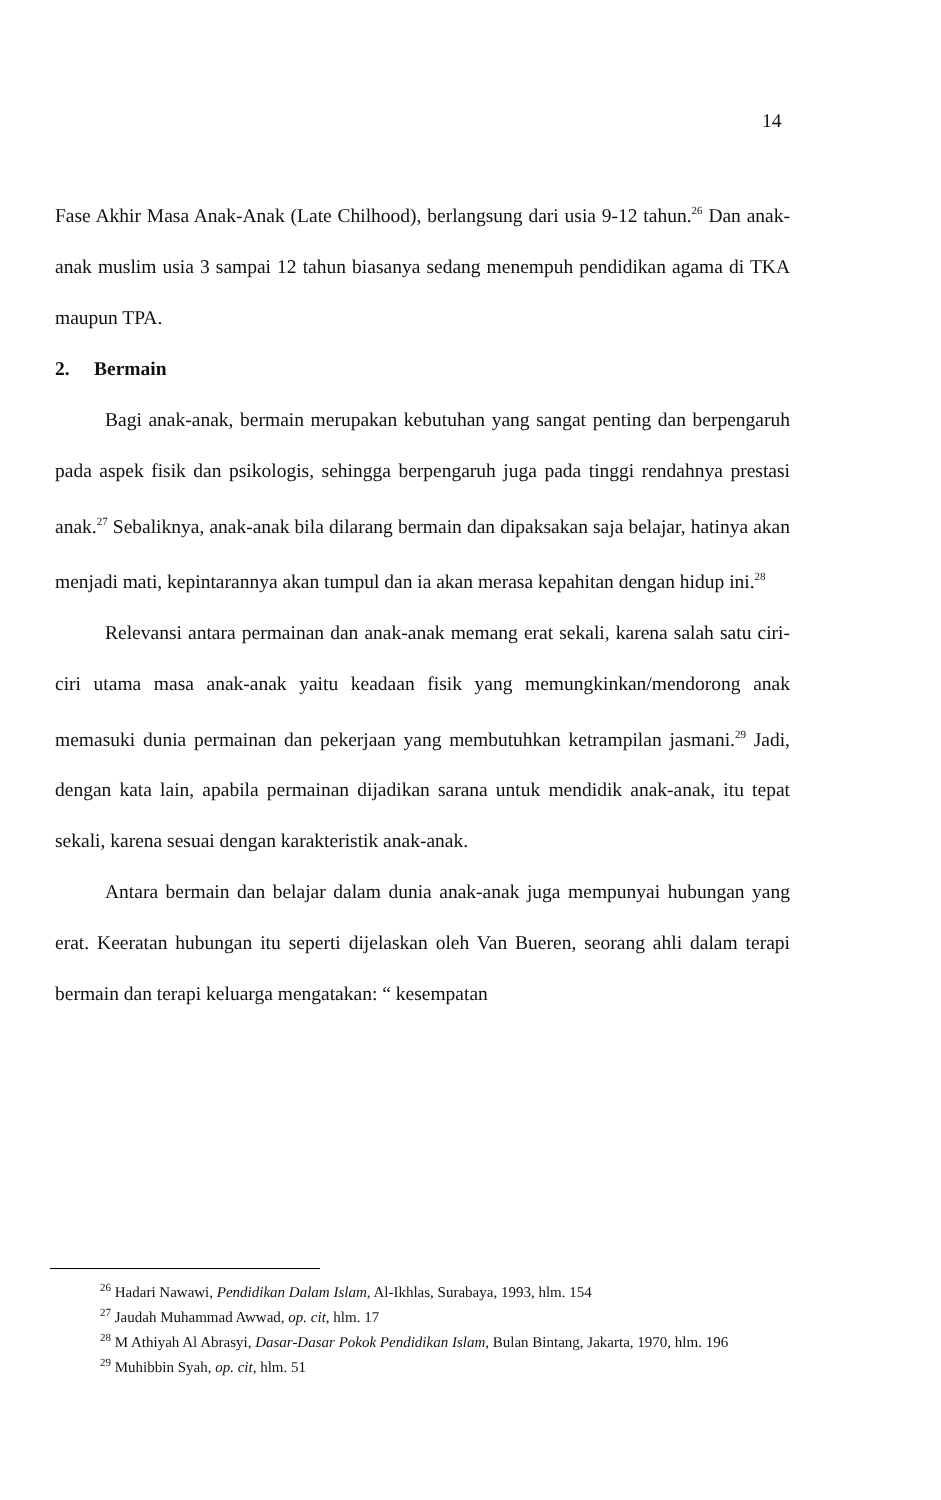14
Fase Akhir Masa Anak-Anak (Late Chilhood), berlangsung dari usia 9-12 tahun.<sup>26</sup> Dan anak-anak muslim usia 3 sampai 12 tahun biasanya sedang menempuh pendidikan agama di TKA maupun TPA.
2. Bermain
Bagi anak-anak, bermain merupakan kebutuhan yang sangat penting dan berpengaruh pada aspek fisik dan psikologis, sehingga berpengaruh juga pada tinggi rendahnya prestasi anak.<sup>27</sup> Sebaliknya, anak-anak bila dilarang bermain dan dipaksakan saja belajar, hatinya akan menjadi mati, kepintarannya akan tumpul dan ia akan merasa kepahitan dengan hidup ini.<sup>28</sup>
Relevansi antara permainan dan anak-anak memang erat sekali, karena salah satu ciri-ciri utama masa anak-anak yaitu keadaan fisik yang memungkinkan/mendorong anak memasuki dunia permainan dan pekerjaan yang membutuhkan ketrampilan jasmani.<sup>29</sup> Jadi, dengan kata lain, apabila permainan dijadikan sarana untuk mendidik anak-anak, itu tepat sekali, karena sesuai dengan karakteristik anak-anak.
Antara bermain dan belajar dalam dunia anak-anak juga mempunyai hubungan yang erat. Keeratan hubungan itu seperti dijelaskan oleh Van Bueren, seorang ahli dalam terapi bermain dan terapi keluarga mengatakan: “ kesempatan
<sup>26</sup> Hadari Nawawi, Pendidikan Dalam Islam, Al-Ikhlas, Surabaya, 1993, hlm. 154
<sup>27</sup> Jaudah Muhammad Awwad, op. cit, hlm. 17
<sup>28</sup> M Athiyah Al Abrasyi, Dasar-Dasar Pokok Pendidikan Islam, Bulan Bintang, Jakarta, 1970, hlm. 196
<sup>29</sup> Muhibbin Syah, op. cit, hlm. 51